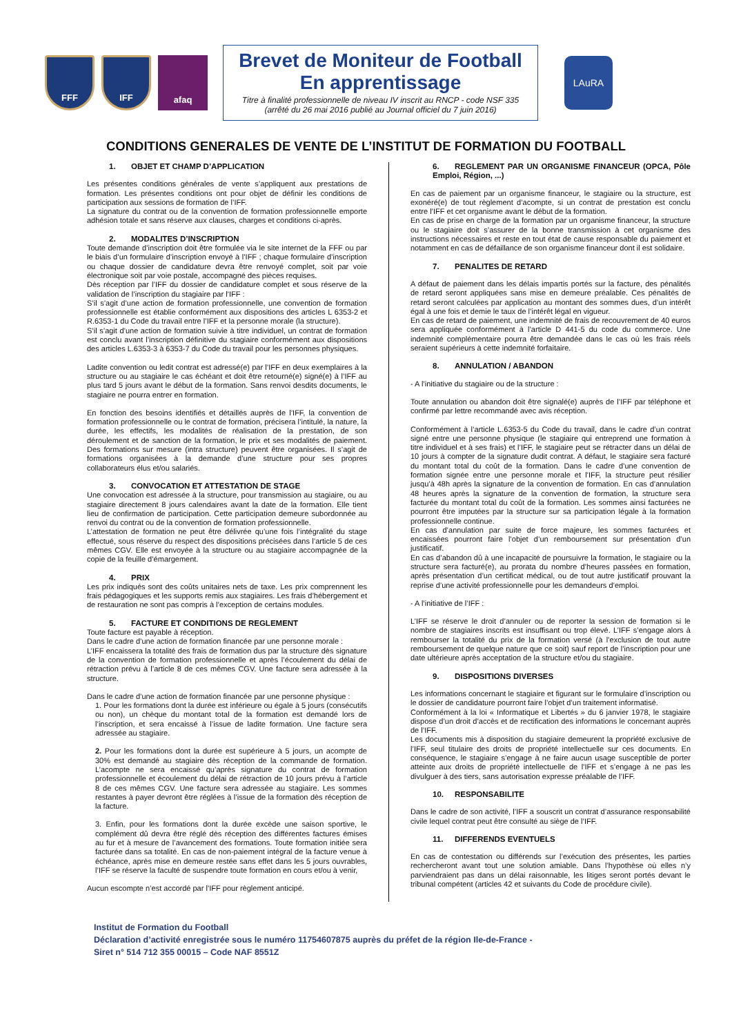FFF IFF afaq
Brevet de Moniteur de Football
En apprentissage
Titre à finalité professionnelle de niveau IV inscrit au RNCP - code NSF 335
(arrêté du 26 mai 2016 publié au Journal officiel du 7 juin 2016)
LAuRA
CONDITIONS GENERALES DE VENTE DE L’INSTITUT DE FORMATION DU FOOTBALL
1. OBJET ET CHAMP D’APPLICATION
Les présentes conditions générales de vente s’appliquent aux prestations de formation. Les présentes conditions ont pour objet de définir les conditions de participation aux sessions de formation de l’IFF.
La signature du contrat ou de la convention de formation professionnelle emporte adhésion totale et sans réserve aux clauses, charges et conditions ci-après.
2. MODALITES D’INSCRIPTION
Toute demande d’inscription doit être formulée via le site internet de la FFF ou par le biais d’un formulaire d’inscription envoyé à l’IFF ; chaque formulaire d’inscription ou chaque dossier de candidature devra être renvoyé complet, soit par voie électronique soit par voie postale, accompagné des pièces requises.
Dès réception par l’IFF du dossier de candidature complet et sous réserve de la validation de l’inscription du stagiaire par l’IFF :
S’il s’agit d’une action de formation professionnelle, une convention de formation professionnelle est établie conformément aux dispositions des articles L 6353-2 et R.6353-1 du Code du travail entre l’IFF et la personne morale (la structure).
S’il s’agit d’une action de formation suivie à titre individuel, un contrat de formation est conclu avant l’inscription définitive du stagiaire conformément aux dispositions des articles L.6353-3 à 6353-7 du Code du travail pour les personnes physiques.
Ladite convention ou ledit contrat est adressé(e) par l’IFF en deux exemplaires à la structure ou au stagiaire le cas échéant et doit être retourné(e) signé(e) à l’IFF au plus tard 5 jours avant le début de la formation. Sans renvoi desdits documents, le stagiaire ne pourra entrer en formation.
En fonction des besoins identifiés et détaillés auprès de l’IFF, la convention de formation professionnelle ou le contrat de formation, précisera l’intitulé, la nature, la durée, les effectifs, les modalités de réalisation de la prestation, de son déroulement et de sanction de la formation, le prix et ses modalités de paiement. Des formations sur mesure (intra structure) peuvent être organisées. Il s’agit de formations organisées à la demande d’une structure pour ses propres collaborateurs élus et/ou salariés.
3. CONVOCATION ET ATTESTATION DE STAGE
Une convocation est adressée à la structure, pour transmission au stagiaire, ou au stagiaire directement 8 jours calendaires avant la date de la formation. Elle tient lieu de confirmation de participation. Cette participation demeure subordonnée au renvoi du contrat ou de la convention de formation professionnelle.
L’attestation de formation ne peut être délivrée qu’une fois l’intégralité du stage effectué, sous réserve du respect des dispositions précisées dans l’article 5 de ces mêmes CGV. Elle est envoyée à la structure ou au stagiaire accompagnée de la copie de la feuille d’émargement.
4. PRIX
Les prix indiqués sont des coûts unitaires nets de taxe. Les prix comprennent les frais pédagogiques et les supports remis aux stagiaires. Les frais d’hébergement et de restauration ne sont pas compris à l’exception de certains modules.
5. FACTURE ET CONDITIONS DE REGLEMENT
Toute facture est payable à réception.
Dans le cadre d’une action de formation financée par une personne morale :
L’IFF encaissera la totalité des frais de formation dus par la structure dès signature de la convention de formation professionnelle et après l’écoulement du délai de rétraction prévu à l’article 8 de ces mêmes CGV. Une facture sera adressée à la structure.
Dans le cadre d’une action de formation financée par une personne physique :
1. Pour les formations dont la durée est inférieure ou égale à 5 jours (consécutifs ou non), un chèque du montant total de la formation est demandé lors de l’inscription, et sera encaissé à l’issue de ladite formation. Une facture sera adressée au stagiaire.
2. Pour les formations dont la durée est supérieure à 5 jours, un acompte de 30% est demandé au stagiaire dès réception de la commande de formation. L’acompte ne sera encaissé qu’après signature du contrat de formation professionnelle et écoulement du délai de rétraction de 10 jours prévu à l’article 8 de ces mêmes CGV. Une facture sera adressée au stagiaire. Les sommes restantes à payer devront être réglées à l’issue de la formation dès réception de la facture.
3. Enfin, pour les formations dont la durée excède une saison sportive, le complément dû devra être réglé dès réception des différentes factures émises au fur et à mesure de l’avancement des formations. Toute formation initiée sera facturée dans sa totalité. En cas de non-paiement intégral de la facture venue à échéance, après mise en demeure restée sans effet dans les 5 jours ouvrables, l’IFF se réserve la faculté de suspendre toute formation en cours et/ou à venir,
Aucun escompte n’est accordé par l’IFF pour règlement anticipé.
6. REGLEMENT PAR UN ORGANISME FINANCEUR (OPCA, Pôle Emploi, Région, ...)
En cas de paiement par un organisme financeur, le stagiaire ou la structure, est exonéré(e) de tout règlement d’acompte, si un contrat de prestation est conclu entre l’IFF et cet organisme avant le début de la formation.
En cas de prise en charge de la formation par un organisme financeur, la structure ou le stagiaire doit s’assurer de la bonne transmission à cet organisme des instructions nécessaires et reste en tout état de cause responsable du paiement et notamment en cas de défaillance de son organisme financeur dont il est solidaire.
7. PENALITES DE RETARD
A défaut de paiement dans les délais impartis portés sur la facture, des pénalités de retard seront appliquées sans mise en demeure préalable. Ces pénalités de retard seront calculées par application au montant des sommes dues, d’un intérêt égal à une fois et demie le taux de l’intérêt légal en vigueur.
En cas de retard de paiement, une indemnité de frais de recouvrement de 40 euros sera appliquée conformément à l’article D 441-5 du code du commerce. Une indemnité complémentaire pourra être demandée dans le cas où les frais réels seraient supérieurs à cette indemnité forfaitaire.
8. ANNULATION / ABANDON
- A l’initiative du stagiaire ou de la structure :
Toute annulation ou abandon doit être signalé(e) auprès de l’IFF par téléphone et confirmé par lettre recommandé avec avis réception.
Conformément à l’article L.6353-5 du Code du travail, dans le cadre d’un contrat signé entre une personne physique (le stagiaire qui entreprend une formation à titre individuel et à ses frais) et l’IFF, le stagiaire peut se rétracter dans un délai de 10 jours à compter de la signature dudit contrat. A défaut, le stagiaire sera facturé du montant total du coût de la formation. Dans le cadre d’une convention de formation signée entre une personne morale et l’IFF, la structure peut résilier jusqu’à 48h après la signature de la convention de formation. En cas d’annulation 48 heures après la signature de la convention de formation, la structure sera facturée du montant total du coût de la formation. Les sommes ainsi facturées ne pourront être imputées par la structure sur sa participation légale à la formation professionnelle continue.
En cas d’annulation par suite de force majeure, les sommes facturées et encaissées pourront faire l’objet d’un remboursement sur présentation d’un justificatif.
En cas d’abandon dû à une incapacité de poursuivre la formation, le stagiaire ou la structure sera facturé(e), au prorata du nombre d’heures passées en formation, après présentation d’un certificat médical, ou de tout autre justificatif prouvant la reprise d’une activité professionnelle pour les demandeurs d’emploi.
- A l’initiative de l’IFF :
L’IFF se réserve le droit d’annuler ou de reporter la session de formation si le nombre de stagiaires inscrits est insuffisant ou trop élevé. L’IFF s’engage alors à rembourser la totalité du prix de la formation versé (à l’exclusion de tout autre remboursement de quelque nature que ce soit) sauf report de l’inscription pour une date ultérieure après acceptation de la structure et/ou du stagiaire.
9. DISPOSITIONS DIVERSES
Les informations concernant le stagiaire et figurant sur le formulaire d’inscription ou le dossier de candidature pourront faire l’objet d’un traitement informatisé.
Conformément à la loi « Informatique et Libertés » du 6 janvier 1978, le stagiaire dispose d’un droit d’accès et de rectification des informations le concernant auprès de l’IFF.
Les documents mis à disposition du stagiaire demeurent la propriété exclusive de l’IFF, seul titulaire des droits de propriété intellectuelle sur ces documents. En conséquence, le stagiaire s’engage à ne faire aucun usage susceptible de porter atteinte aux droits de propriété intellectuelle de l’IFF et s’engage à ne pas les divulguer à des tiers, sans autorisation expresse préalable de l’IFF.
10. RESPONSABILITE
Dans le cadre de son activité, l’IFF a souscrit un contrat d’assurance responsabilité civile lequel contrat peut être consulté au siège de l’IFF.
11. DIFFERENDS EVENTUELS
En cas de contestation ou différends sur l’exécution des présentes, les parties rechercheront avant tout une solution amiable. Dans l’hypothèse où elles n’y parviendraient pas dans un délai raisonnable, les litiges seront portés devant le tribunal compétent (articles 42 et suivants du Code de procédure civile).
Institut de Formation du Football
Déclaration d’activité enregistrée sous le numéro 11754607875 auprès du préfet de la région Ile-de-France -
Siret n° 514 712 355 00015 – Code NAF 8551Z